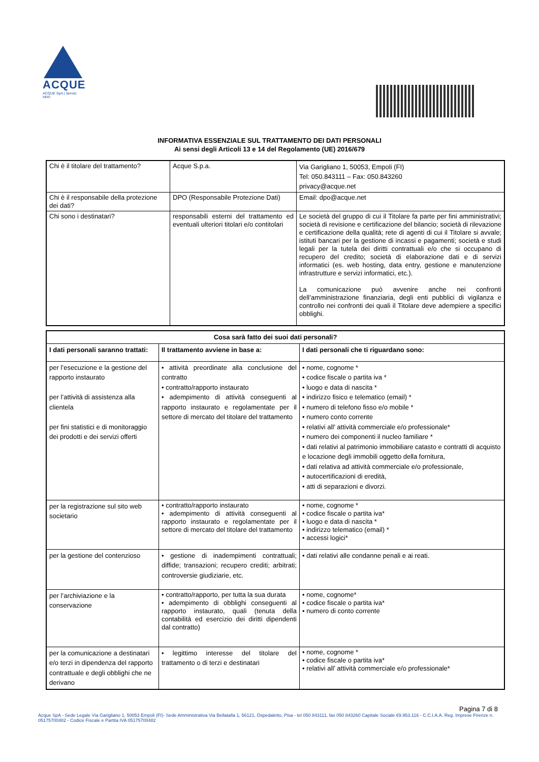ACQUE
ACQUE SpA | Servizi Idrici
INFORMATIVA ESSENZIALE SUL TRATTAMENTO DEI DATI PERSONALI
Ai sensi degli Articoli 13 e 14 del Regolamento (UE) 2016/679
| Chi è il titolare del trattamento? | Acque S.p.a. | Via Garigliano 1, 50053, Empoli (FI) Tel: 050.843111 – Fax: 050.843260 privacy@acque.net |
| Chi è il responsabile della protezione dei dati? | DPO (Responsabile Protezione Dati) | Email: dpo@acque.net |
| Chi sono i destinatari? | responsabili esterni del trattamento ed eventuali ulteriori titolari e/o contitolari | Le società del gruppo di cui il Titolare fa parte per fini amministrativi; società di revisione e certificazione del bilancio; società di rilevazione e certificazione della qualità; rete di agenti di cui il Titolare si avvale; istituti bancari per la gestione di incassi e pagamenti; società e studi legali per la tutela dei diritti contrattuali e/o che si occupano di recupero del credito; società di elaborazione dati e di servizi informatici (es. web hosting, data entry, gestione e manutenzione infrastrutture e servizi informatici, etc.). La comunicazione può avvenire anche nei confronti dell’amministrazione finanziaria, degli enti pubblici di vigilanza e controllo nei confronti dei quali il Titolare deve adempiere a specifici obblighi. |
| Cosa sarà fatto dei suoi dati personali? | | |
| --- | --- | --- |
| I dati personali saranno trattati: | Il trattamento avviene in base a: | I dati personali che ti riguardano sono: |
| per l’esecuzione e la gestione del rapporto instaurato per l’attività di assistenza alla clientela per fini statistici e di monitoraggio dei prodotti e dei servizi offerti | • attività preordinate alla conclusione del contratto • contratto/rapporto instaurato • adempimento di attività conseguenti al rapporto instaurato e regolamentate per il settore di mercato del titolare del trattamento | • nome, cognome * • codice fiscale o partita iva * • luogo e data di nascita * • indirizzo fisico e telematico (email) * • numero di telefono fisso e/o mobile * • numero conto corrente • relativi all’ attività commerciale e/o professionale* • numero dei componenti il nucleo familiare * • dati relativi al patrimonio immobiliare catasto e contratti di acquisto e locazione degli immobili oggetto della fornitura, • dati relativa ad attività commerciale e/o professionale, • autocertificazioni di eredità, • atti di separazioni e divorzi. |
| per la registrazione sul sito web societario | • contratto/rapporto instaurato • adempimento di attività conseguenti al rapporto instaurato e regolamentate per il settore di mercato del titolare del trattamento | • nome, cognome * • codice fiscale o partita iva* • luogo e data di nascita * • indirizzo telematico (email) * • accessi logici* |
| per la gestione del contenzioso | • gestione di inadempimenti contrattuali; diffide; transazioni; recupero crediti; arbitrati; controversie giudiziarie, etc. | • dati relativi alle condanne penali e ai reati. |
| per l’archiviazione e la conservazione | • contratto/rapporto, per tutta la sua durata • adempimento di obblighi conseguenti al rapporto instaurato, quali (tenuta della contabilità ed esercizio dei diritti dipendenti dal contratto) | • nome, cognome* • codice fiscale o partita iva* • numero di conto corrente |
| per la comunicazione a destinatari e/o terzi in dipendenza del rapporto contrattuale e degli obblighi che ne derivano | • legittimo interesse del titolare del trattamento o di terzi e destinatari | • nome, cognome * • codice fiscale o partita iva* • relativi all’ attività commerciale e/o professionale* |
Pagina 7 di 8
Acque SpA - Sede Legale Via Garigliano 1, 50053 Empoli (FI)- Sede Amministrativa Via Bellatalla 1, 56121, Ospedaletto, Pisa - tel 050 843111, fax 050 843260 Capitale Sociale €9.953.116 - C.C.I.A.A. Reg. Imprese Firenze n. 05175700482 - Codice Fiscale e Partita IVA 05175700482